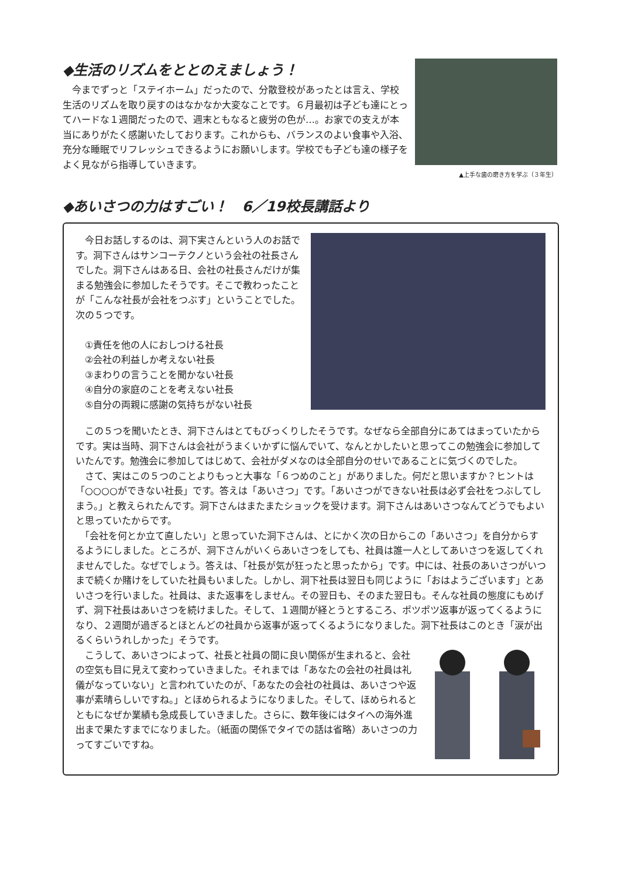◆生活のリズムをととのえましょう！
　今までずっと「ステイホーム」だったので、分散登校があったとは言え、学校生活のリズムを取り戻すのはなかなか大変なことです。６月最初は子ども達にとってハードな１週間だったので、週末ともなると疲労の色が…。お家での支えが本当にありがたく感謝いたしております。これからも、バランスのよい食事や入浴、充分な睡眠でリフレッシュできるようにお願いします。学校でも子ども達の様子をよく見ながら指導していきます。
▲上手な歯の磨き方を学ぶ（３年生）
◆あいさつの力はすごい！　6／19校長講話より
　今日お話しするのは、洞下実さんという人のお話です。洞下さんはサンコーテクノという会社の社長さんでした。洞下さんはある日、会社の社長さんだけが集まる勉強会に参加したそうです。そこで教わったことが「こんな社長が会社をつぶす」ということでした。次の５つです。
　①責任を他の人におしつける社長
　②会社の利益しか考えない社長
　③まわりの言うことを聞かない社長
　④自分の家庭のことを考えない社長
　⑤自分の両親に感謝の気持ちがない社長
　この５つを聞いたとき、洞下さんはとてもびっくりしたそうです。なぜなら全部自分にあてはまっていたからです。実は当時、洞下さんは会社がうまくいかずに悩んでいて、なんとかしたいと思ってこの勉強会に参加していたんです。勉強会に参加してはじめて、会社がダメなのは全部自分のせいであることに気づくのでした。
　さて、実はこの５つのことよりもっと大事な「６つめのこと」がありました。何だと思いますか？ヒントは「○○○○ができない社長」です。答えは「あいさつ」です。「あいさつができない社長は必ず会社をつぶしてしまう。」と教えられたんです。洞下さんはまたまたショックを受けます。洞下さんはあいさつなんてどうでもよいと思っていたからです。
　「会社を何とか立て直したい」と思っていた洞下さんは、とにかく次の日からこの「あいさつ」を自分からするようにしました。ところが、洞下さんがいくらあいさつをしても、社員は誰一人としてあいさつを返してくれませんでした。なぜでしょう。答えは、「社長が気が狂ったと思ったから」です。中には、社長のあいさつがいつまで続くか賭けをしていた社員もいました。しかし、洞下社長は翌日も同じように「おはようございます」とあいさつを行いました。社員は、また返事をしません。その翌日も、そのまた翌日も。そんな社員の態度にもめげず、洞下社長はあいさつを続けました。そして、１週間が経とうとするころ、ポツポツ返事が返ってくるようになり、２週間が過ぎるとほとんどの社員から返事が返ってくるようになりました。洞下社長はこのとき「涙が出るくらいうれしかった」そうです。
　こうして、あいさつによって、社長と社員の間に良い関係が生まれると、会社の空気も目に見えて変わっていきました。それまでは「あなたの会社の社員は礼儀がなっていない」と言われていたのが、「あなたの会社の社員は、あいさつや返事が素晴らしいですね。」とほめられるようになりました。そして、ほめられるとともになぜか業績も急成長していきました。さらに、数年後にはタイへの海外進出まで果たすまでになりました。（紙面の関係でタイでの話は省略）あいさつの力ってすごいですね。